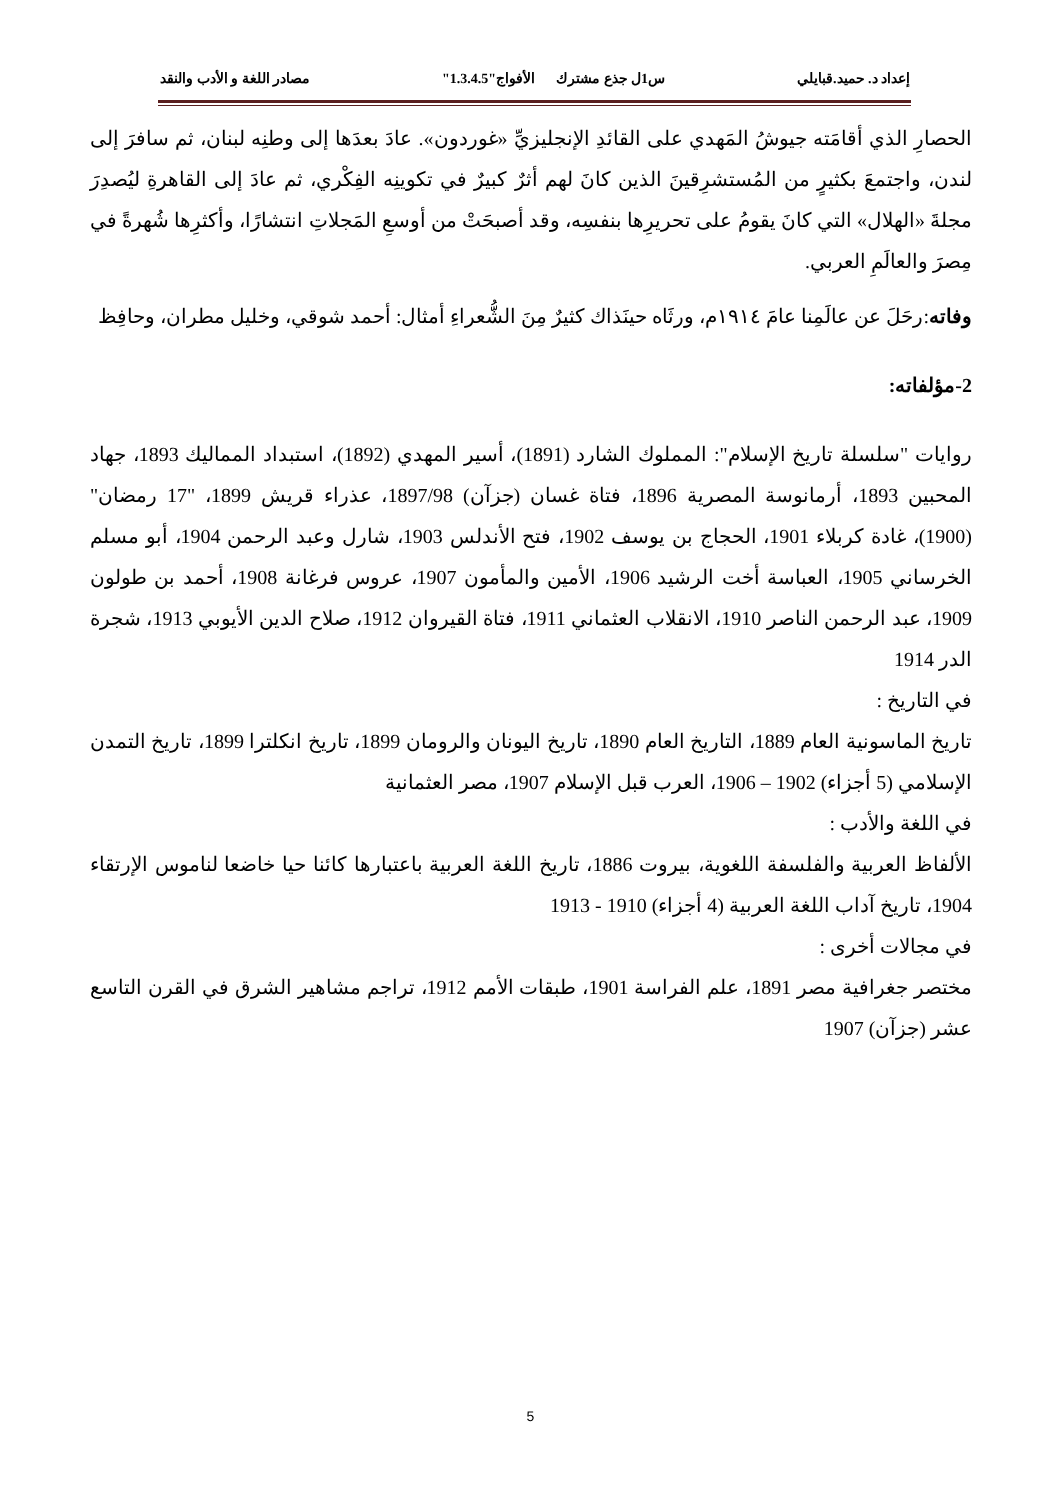إعداد د. حميد.قبايلي س1ل جذع مشترك الأفواج"1.3.4.5" مصادر اللغة و الأدب والنقد
الحصارِ الذي أقامَته جيوشُ المَهدي على القائدِ الإنجليزيِّ «غوردون». عادَ بعدَها إلى وطنِه لبنان، ثم سافرَ إلى لندن، واجتمعَ بكثيرٍ من المُستشرِقينَ الذين كانَ لهم أثرٌ كبيرٌ في تكوينِه الفِكْري، ثم عادَ إلى القاهرةِ ليُصدِرَ مجلةَ «الهلال» التي كانَ يقومُ على تحريرِها بنفسِه، وقد أصبحَتْ من أوسعِ المَجلاتِ انتشارًا، وأكثرِها شُهرةً في مِصرَ والعالَمِ العربي.
وفاته:رحَلَ عن عالَمِنا عامَ ١٩١٤م، ورثَاه حينَذاك كثيرٌ مِنَ الشُّعراءِ أمثال: أحمد شوقي، وخليل مطران، وحافِظ
2-مؤلفاته:
روايات "سلسلة تاريخ الإسلام": المملوك الشارد (1891)، أسير المهدي (1892)، استبداد المماليك 1893، جهاد المحبين 1893، أرمانوسة المصرية 1896، فتاة غسان (جزآن) 1897/98، عذراء قريش 1899، "17 رمضان" (1900)، غادة كربلاء 1901، الحجاج بن يوسف 1902، فتح الأندلس 1903، شارل وعبد الرحمن 1904، أبو مسلم الخرساني 1905، العباسة أخت الرشيد 1906، الأمين والمأمون 1907، عروس فرغانة 1908، أحمد بن طولون 1909، عبد الرحمن الناصر 1910، الانقلاب العثماني 1911، فتاة القيروان 1912، صلاح الدين الأيوبي 1913، شجرة الدر 1914
في التاريخ :
تاريخ الماسونية العام 1889، التاريخ العام 1890، تاريخ اليونان والرومان 1899، تاريخ انكلترا 1899، تاريخ التمدن الإسلامي (5 أجزاء) 1902 – 1906، العرب قبل الإسلام 1907، مصر العثمانية
في اللغة والأدب :
الألفاظ العربية والفلسفة اللغوية، بيروت 1886، تاريخ اللغة العربية باعتبارها كائنا حيا خاضعا لناموس الإرتقاء 1904، تاريخ آداب اللغة العربية (4 أجزاء) 1910 - 1913
في مجالات أخرى :
مختصر جغرافية مصر 1891، علم الفراسة 1901، طبقات الأمم 1912، تراجم مشاهير الشرق في القرن التاسع عشر (جزآن) 1907
5